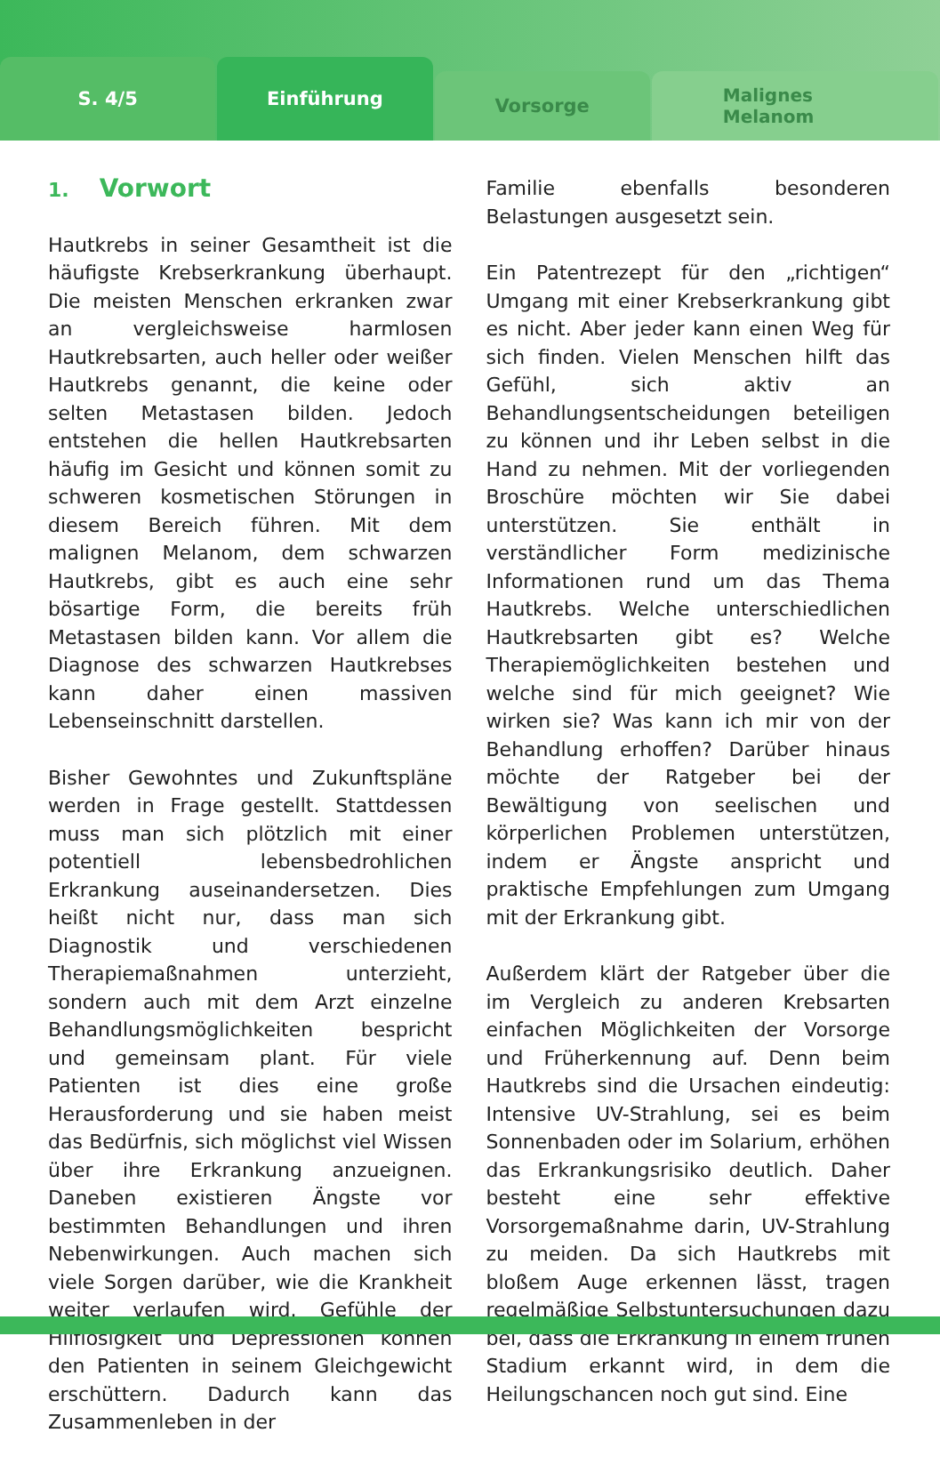S. 4/5
Einführung
Vorsorge
Malignes
Melanom
1. Vorwort
Hautkrebs in seiner Gesamtheit ist die häufigste Krebserkrankung überhaupt. Die meisten Menschen erkranken zwar an vergleichsweise harmlosen Hautkrebsarten, auch heller oder weißer Hautkrebs genannt, die keine oder selten Metastasen bilden. Jedoch entstehen die hellen Hautkrebsarten häufig im Gesicht und können somit zu schweren kosmetischen Störungen in diesem Bereich führen. Mit dem malignen Melanom, dem schwarzen Hautkrebs, gibt es auch eine sehr bösartige Form, die bereits früh Metastasen bilden kann. Vor allem die Diagnose des schwarzen Hautkrebses kann daher einen massiven Lebenseinschnitt darstellen.
Bisher Gewohntes und Zukunftspläne werden in Frage gestellt. Stattdessen muss man sich plötzlich mit einer potentiell lebensbedrohlichen Erkrankung auseinandersetzen. Dies heißt nicht nur, dass man sich Diagnostik und verschiedenen Therapiemaßnahmen unterzieht, sondern auch mit dem Arzt einzelne Behandlungsmöglichkeiten bespricht und gemeinsam plant. Für viele Patienten ist dies eine große Herausforderung und sie haben meist das Bedürfnis, sich möglichst viel Wissen über ihre Erkrankung anzueignen. Daneben existieren Ängste vor bestimmten Behandlungen und ihren Nebenwirkungen. Auch machen sich viele Sorgen darüber, wie die Krankheit weiter verlaufen wird. Gefühle der Hilflosigkeit und Depressionen können den Patienten in seinem Gleichgewicht erschüttern. Dadurch kann das Zusammenleben in der
Familie ebenfalls besonderen Belastungen ausgesetzt sein.
Ein Patentrezept für den „richtigen“ Umgang mit einer Krebserkrankung gibt es nicht. Aber jeder kann einen Weg für sich finden. Vielen Menschen hilft das Gefühl, sich aktiv an Behandlungsentscheidungen beteiligen zu können und ihr Leben selbst in die Hand zu nehmen. Mit der vorliegenden Broschüre möchten wir Sie dabei unterstützen. Sie enthält in verständlicher Form medizinische Informationen rund um das Thema Hautkrebs. Welche unterschiedlichen Hautkrebsarten gibt es? Welche Therapiemöglichkeiten bestehen und welche sind für mich geeignet? Wie wirken sie? Was kann ich mir von der Behandlung erhoffen? Darüber hinaus möchte der Ratgeber bei der Bewältigung von seelischen und körperlichen Problemen unterstützen, indem er Ängste anspricht und praktische Empfehlungen zum Umgang mit der Erkrankung gibt.
Außerdem klärt der Ratgeber über die im Vergleich zu anderen Krebsarten einfachen Möglichkeiten der Vorsorge und Früherkennung auf. Denn beim Hautkrebs sind die Ursachen eindeutig: Intensive UV-Strahlung, sei es beim Sonnenbaden oder im Solarium, erhöhen das Erkrankungsrisiko deutlich. Daher besteht eine sehr effektive Vorsorgemaßnahme darin, UV-Strahlung zu meiden. Da sich Hautkrebs mit bloßem Auge erkennen lässt, tragen regelmäßige Selbstuntersuchungen dazu bei, dass die Erkrankung in einem frühen Stadium erkannt wird, in dem die Heilungschancen noch gut sind. Eine